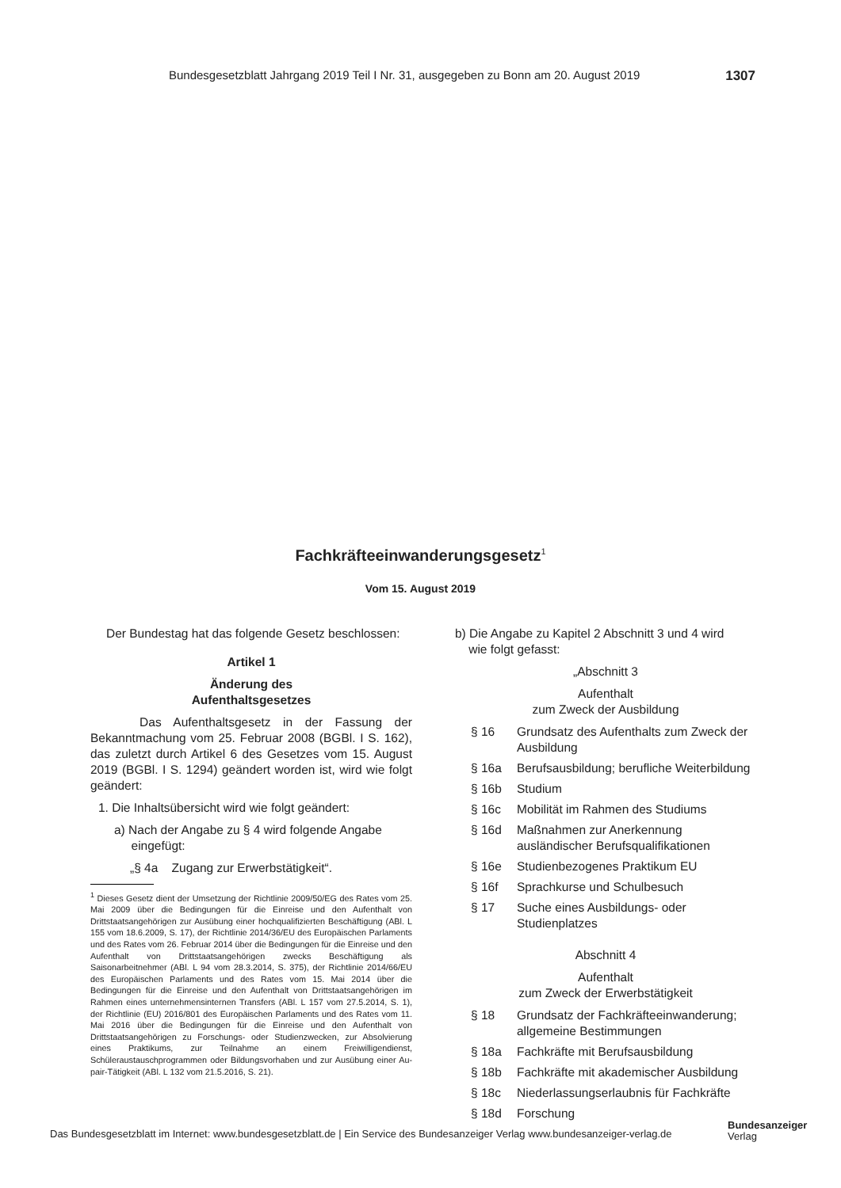Bundesgesetzblatt Jahrgang 2019 Teil I Nr. 31, ausgegeben zu Bonn am 20. August 2019 1307
Fachkräfteeinwanderungsgesetz<sup>1</sup>
Vom 15. August 2019
Der Bundestag hat das folgende Gesetz beschlossen:
Artikel 1
Änderung des
Aufenthaltsgesetzes
Das Aufenthaltsgesetz in der Fassung der Bekanntmachung vom 25. Februar 2008 (BGBl. I S. 162), das zuletzt durch Artikel 6 des Gesetzes vom 15. August 2019 (BGBl. I S. 1294) geändert worden ist, wird wie folgt geändert:
1. Die Inhaltsübersicht wird wie folgt geändert:
a) Nach der Angabe zu § 4 wird folgende Angabe
eingefügt:
„§ 4a Zugang zur Erwerbstätigkeit“.
<sup>1</sup> Dieses Gesetz dient der Umsetzung der Richtlinie 2009/50/EG des Rates vom 25. Mai 2009 über die Bedingungen für die Einreise und den Aufenthalt von Drittstaatsangehörigen zur Ausübung einer hochqualifizierten Beschäftigung (ABl. L 155 vom 18.6.2009, S. 17), der Richtlinie 2014/36/EU des Europäischen Parlaments und des Rates vom 26. Februar 2014 über die Bedingungen für die Einreise und den Aufenthalt von Drittstaatsangehörigen zwecks Beschäftigung als Saisonarbeitnehmer (ABl. L 94 vom 28.3.2014, S. 375), der Richtlinie 2014/66/EU des Europäischen Parlaments und des Rates vom 15. Mai 2014 über die Bedingungen für die Einreise und den Aufenthalt von Drittstaatsangehörigen im Rahmen eines unternehmensinternen Transfers (ABl. L 157 vom 27.5.2014, S. 1), der Richtlinie (EU) 2016/801 des Europäischen Parlaments und des Rates vom 11. Mai 2016 über die Bedingungen für die Einreise und den Aufenthalt von Drittstaatsangehörigen zu Forschungs- oder Studienzwecken, zur Absolvierung eines Praktikums, zur Teilnahme an einem Freiwilligendienst, Schüleraustauschprogrammen oder Bildungsvorhaben und zur Ausübung einer Au-pair-Tätigkeit (ABl. L 132 vom 21.5.2016, S. 21).
b) Die Angabe zu Kapitel 2 Abschnitt 3 und 4 wird
wie folgt gefasst:
„Abschnitt 3
Aufenthalt
zum Zweck der Ausbildung
§ 16 Grundsatz des Aufenthalts zum Zweck der Ausbildung
§ 16a Berufsausbildung; berufliche Weiterbildung
§ 16b Studium
§ 16c Mobilität im Rahmen des Studiums
§ 16d Maßnahmen zur Anerkennung ausländischer Berufsqualifikationen
§ 16e Studienbezogenes Praktikum EU
§ 16f Sprachkurse und Schulbesuch
§ 17 Suche eines Ausbildungs- oder Studienplatzes
Abschnitt 4
Aufenthalt
zum Zweck der Erwerbstätigkeit
§ 18 Grundsatz der Fachkräfteeinwanderung; allgemeine Bestimmungen
§ 18a Fachkräfte mit Berufsausbildung
§ 18b Fachkräfte mit akademischer Ausbildung
§ 18c Niederlassungserlaubnis für Fachkräfte
§ 18d Forschung
Das Bundesgesetzblatt im Internet: www.bundesgesetzblatt.de | Ein Service des Bundesanzeiger Verlag www.bundesanzeiger-verlag.de
Bundesanzeiger
Verlag